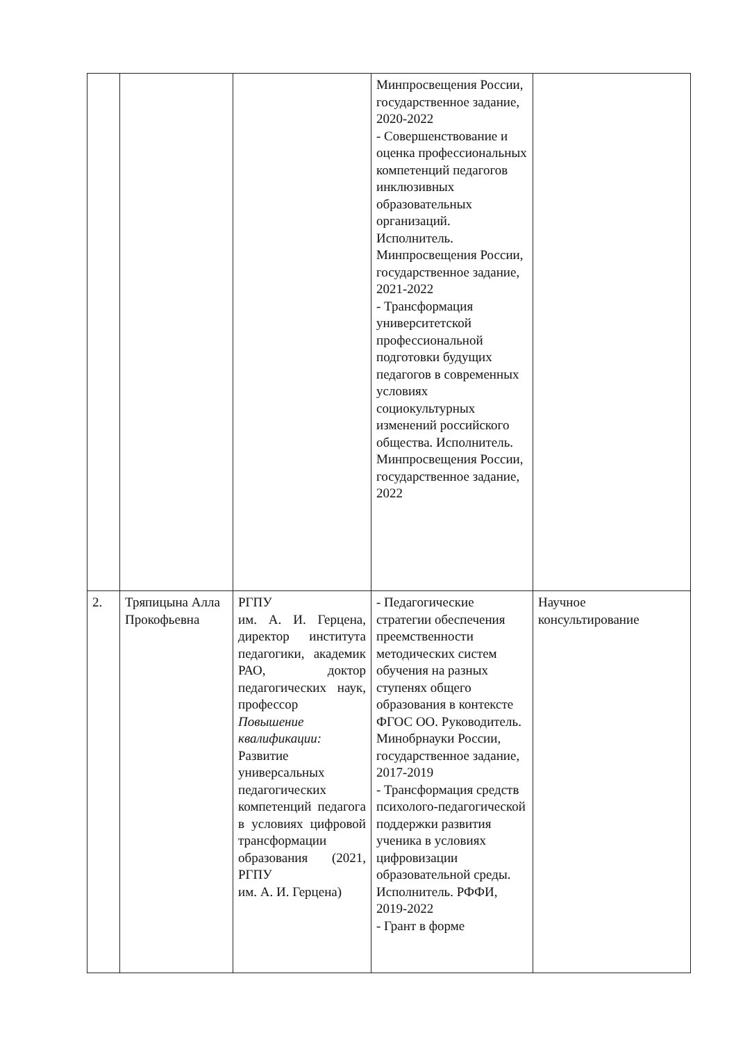| | | | Минпросвещения России, государственное задание, 2020-2022 - Совершенствование и оценка профессиональных компетенций педагогов инклюзивных образовательных организаций. Исполнитель. Минпросвещения России, государственное задание, 2021-2022 - Трансформация университетской профессиональной подготовки будущих педагогов в современных условиях социокультурных изменений российского общества. Исполнитель. Минпросвещения России, государственное задание, 2022 | |
| 2. | Тряпицына Алла Прокофьевна | РГПУ им. А. И. Герцена, директор института педагогики, академик РАО, доктор педагогических наук, профессор Повышение квалификации: Развитие универсальных педагогических компетенций педагога в условиях цифровой трансформации образования (2021, РГПУ им. А. И. Герцена) | - Педагогические стратегии обеспечения преемственности методических систем обучения на разных ступенях общего образования в контексте ФГОС ОО. Руководитель. Минобрнауки России, государственное задание, 2017-2019 - Трансформация средств психолого-педагогической поддержки развития ученика в условиях цифровизации образовательной среды. Исполнитель. РФФИ, 2019-2022 - Грант в форме | Научное консультирование |